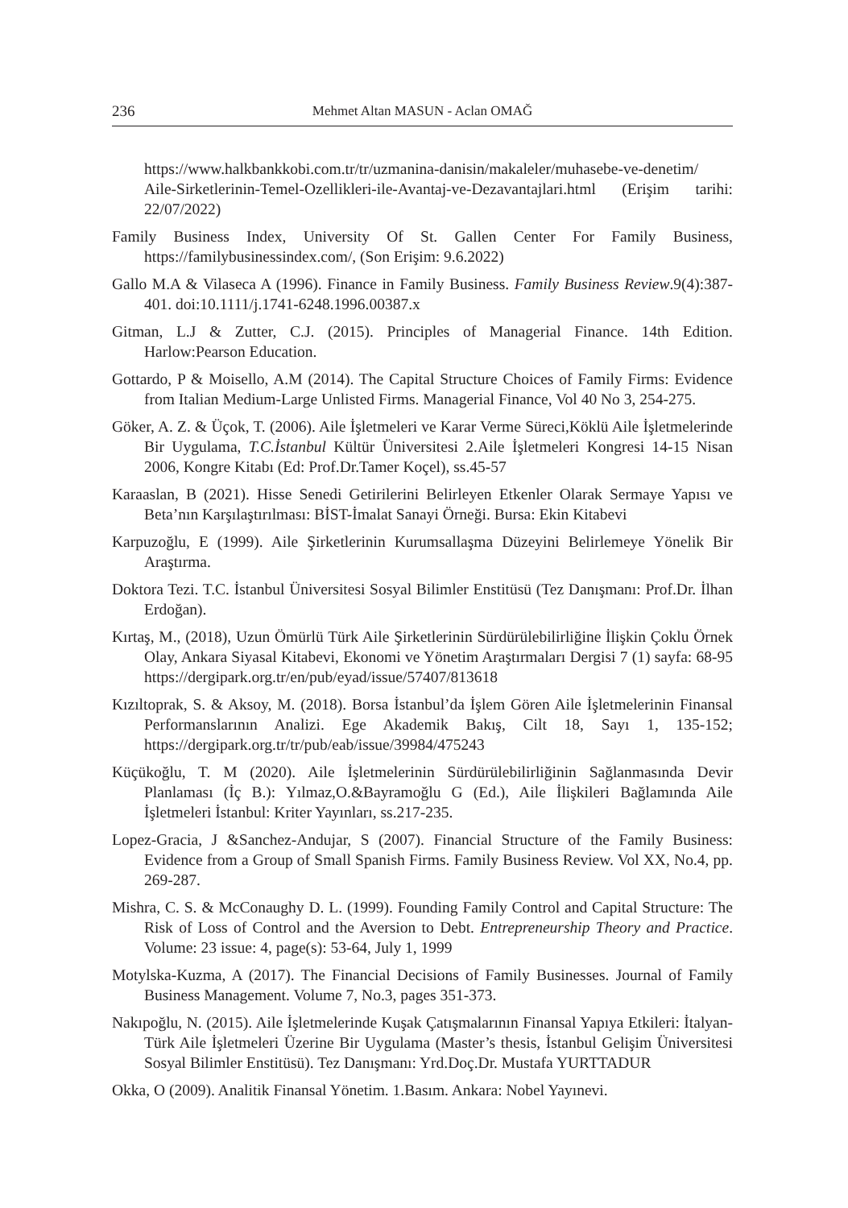236 Mehmet Altan MASUN - Aclan OMAĞ
https://www.halkbankkobi.com.tr/tr/uzmanina-danisin/makaleler/muhasebe-ve-denetim/ Aile-Sirketlerinin-Temel-Ozellikleri-ile-Avantaj-ve-Dezavantajlari.html (Erişim tarihi: 22/07/2022)
Family Business Index, University Of St. Gallen Center For Family Business, https://familybusinessindex.com/, (Son Erişim: 9.6.2022)
Gallo M.A & Vilaseca A (1996). Finance in Family Business. Family Business Review.9(4):387-401. doi:10.1111/j.1741-6248.1996.00387.x
Gitman, L.J & Zutter, C.J. (2015). Principles of Managerial Finance. 14th Edition. Harlow:Pearson Education.
Gottardo, P & Moisello, A.M (2014). The Capital Structure Choices of Family Firms: Evidence from Italian Medium-Large Unlisted Firms. Managerial Finance, Vol 40 No 3, 254-275.
Göker, A. Z. & Üçok, T. (2006). Aile İşletmeleri ve Karar Verme Süreci,Köklü Aile İşletmelerinde Bir Uygulama, T.C.İstanbul Kültür Üniversitesi 2.Aile İşletmeleri Kongresi 14-15 Nisan 2006, Kongre Kitabı (Ed: Prof.Dr.Tamer Koçel), ss.45-57
Karaaslan, B (2021). Hisse Senedi Getirilerini Belirleyen Etkenler Olarak Sermaye Yapısı ve Beta’nın Karşılaştırılması: BİST-İmalat Sanayi Örneği. Bursa: Ekin Kitabevi
Karpuzoğlu, E (1999). Aile Şirketlerinin Kurumsallaşma Düzeyini Belirlemeye Yönelik Bir Araştırma.
Doktora Tezi. T.C. İstanbul Üniversitesi Sosyal Bilimler Enstitüsü (Tez Danışmanı: Prof.Dr. İlhan Erdoğan).
Kırtaş, M., (2018), Uzun Ömürlü Türk Aile Şirketlerinin Sürdürülebilirliğine İlişkin Çoklu Örnek Olay, Ankara Siyasal Kitabevi, Ekonomi ve Yönetim Araştırmaları Dergisi 7 (1) sayfa: 68-95 https://dergipark.org.tr/en/pub/eyad/issue/57407/813618
Kızıltoprak, S. & Aksoy, M. (2018). Borsa İstanbul’da İşlem Gören Aile İşletmelerinin Finansal Performanslarının Analizi. Ege Akademik Bakış, Cilt 18, Sayı 1, 135-152; https://dergipark.org.tr/tr/pub/eab/issue/39984/475243
Küçükoğlu, T. M (2020). Aile İşletmelerinin Sürdürülebilirliğinin Sağlanmasında Devir Planlaması (İç B.): Yılmaz,O.&Bayramoğlu G (Ed.), Aile İlişkileri Bağlamında Aile İşletmeleri İstanbul: Kriter Yayınları, ss.217-235.
Lopez-Gracia, J &Sanchez-Andujar, S (2007). Financial Structure of the Family Business: Evidence from a Group of Small Spanish Firms. Family Business Review. Vol XX, No.4, pp. 269-287.
Mishra, C. S. & McConaughy D. L. (1999). Founding Family Control and Capital Structure: The Risk of Loss of Control and the Aversion to Debt. Entrepreneurship Theory and Practice. Volume: 23 issue: 4, page(s): 53-64, July 1, 1999
Motylska-Kuzma, A (2017). The Financial Decisions of Family Businesses. Journal of Family Business Management. Volume 7, No.3, pages 351-373.
Nakıpoğlu, N. (2015). Aile İşletmelerinde Kuşak Çatışmalarının Finansal Yapıya Etkileri: İtalyan-Türk Aile İşletmeleri Üzerine Bir Uygulama (Master’s thesis, İstanbul Gelişim Üniversitesi Sosyal Bilimler Enstitüsü). Tez Danışmanı: Yrd.Doç.Dr. Mustafa YURTTADUR
Okka, O (2009). Analitik Finansal Yönetim. 1.Basım. Ankara: Nobel Yayınevi.